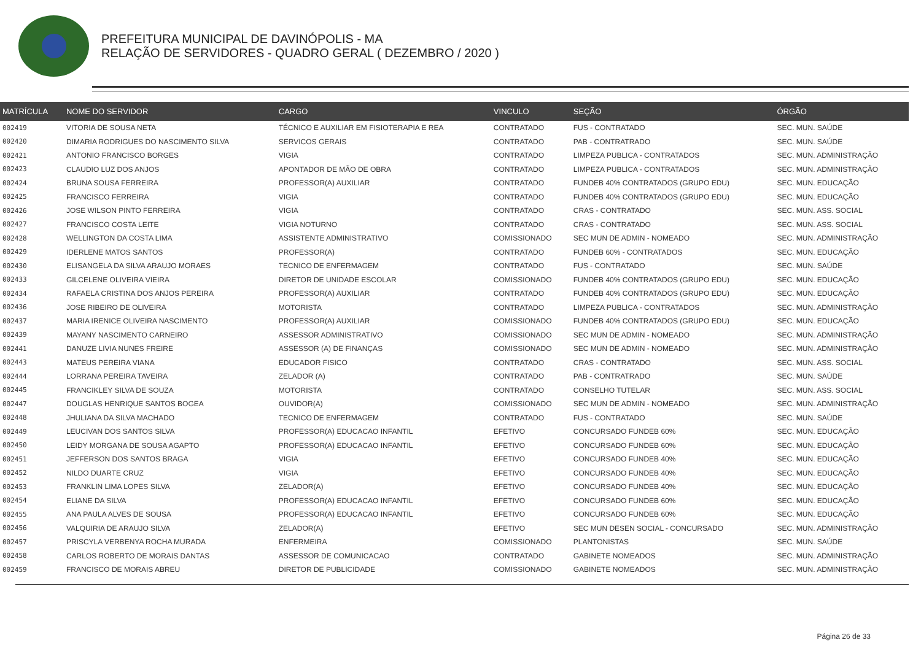PREFEITURA MUNICIPAL DE DAVINÓPOLIS - MA
RELAÇÃO DE SERVIDORES - QUADRO GERAL ( DEZEMBRO / 2020 )
| MATRÍCULA | NOME DO SERVIDOR | CARGO | VINCULO | SEÇÃO | ÓRGÃO |
| --- | --- | --- | --- | --- | --- |
| 002419 | VITORIA DE SOUSA NETA | TÉCNICO E AUXILIAR EM FISIOTERAPIA E REA | CONTRATADO | FUS - CONTRATADO | SEC. MUN. SAÚDE |
| 002420 | DIMARIA RODRIGUES DO NASCIMENTO SILVA | SERVICOS GERAIS | CONTRATADO | PAB - CONTRATRADO | SEC. MUN. SAÚDE |
| 002421 | ANTONIO FRANCISCO BORGES | VIGIA | CONTRATADO | LIMPEZA PUBLICA - CONTRATADOS | SEC. MUN. ADMINISTRAÇÃO |
| 002423 | CLAUDIO LUZ DOS ANJOS | APONTADOR DE MÃO DE OBRA | CONTRATADO | LIMPEZA PUBLICA - CONTRATADOS | SEC. MUN. ADMINISTRAÇÃO |
| 002424 | BRUNA SOUSA FERREIRA | PROFESSOR(A) AUXILIAR | CONTRATADO | FUNDEB 40% CONTRATADOS (GRUPO EDU) | SEC. MUN. EDUCAÇÃO |
| 002425 | FRANCISCO FERREIRA | VIGIA | CONTRATADO | FUNDEB 40% CONTRATADOS (GRUPO EDU) | SEC. MUN. EDUCAÇÃO |
| 002426 | JOSE WILSON PINTO FERREIRA | VIGIA | CONTRATADO | CRAS - CONTRATADO | SEC. MUN. ASS. SOCIAL |
| 002427 | FRANCISCO COSTA LEITE | VIGIA NOTURNO | CONTRATADO | CRAS - CONTRATADO | SEC. MUN. ASS. SOCIAL |
| 002428 | WELLINGTON DA COSTA LIMA | ASSISTENTE ADMINISTRATIVO | COMISSIONADO | SEC MUN DE ADMIN - NOMEADO | SEC. MUN. ADMINISTRAÇÃO |
| 002429 | IDERLENE MATOS SANTOS | PROFESSOR(A) | CONTRATADO | FUNDEB 60% - CONTRATADOS | SEC. MUN. EDUCAÇÃO |
| 002430 | ELISANGELA DA SILVA ARAUJO MORAES | TECNICO DE ENFERMAGEM | CONTRATADO | FUS - CONTRATADO | SEC. MUN. SAÚDE |
| 002433 | GILCELENE OLIVEIRA VIEIRA | DIRETOR DE UNIDADE ESCOLAR | COMISSIONADO | FUNDEB 40% CONTRATADOS (GRUPO EDU) | SEC. MUN. EDUCAÇÃO |
| 002434 | RAFAELA CRISTINA DOS ANJOS PEREIRA | PROFESSOR(A) AUXILIAR | CONTRATADO | FUNDEB 40% CONTRATADOS (GRUPO EDU) | SEC. MUN. EDUCAÇÃO |
| 002436 | JOSE RIBEIRO DE OLIVEIRA | MOTORISTA | CONTRATADO | LIMPEZA PUBLICA - CONTRATADOS | SEC. MUN. ADMINISTRAÇÃO |
| 002437 | MARIA IRENICE OLIVEIRA NASCIMENTO | PROFESSOR(A) AUXILIAR | COMISSIONADO | FUNDEB 40% CONTRATADOS (GRUPO EDU) | SEC. MUN. EDUCAÇÃO |
| 002439 | MAYANY NASCIMENTO CARNEIRO | ASSESSOR ADMINISTRATIVO | COMISSIONADO | SEC MUN DE ADMIN - NOMEADO | SEC. MUN. ADMINISTRAÇÃO |
| 002441 | DANUZE LIVIA NUNES FREIRE | ASSESSOR (A) DE FINANÇAS | COMISSIONADO | SEC MUN DE ADMIN - NOMEADO | SEC. MUN. ADMINISTRAÇÃO |
| 002443 | MATEUS PEREIRA VIANA | EDUCADOR FISICO | CONTRATADO | CRAS - CONTRATADO | SEC. MUN. ASS. SOCIAL |
| 002444 | LORRANA PEREIRA TAVEIRA | ZELADOR (A) | CONTRATADO | PAB - CONTRATRADO | SEC. MUN. SAÚDE |
| 002445 | FRANCIKLEY SILVA DE SOUZA | MOTORISTA | CONTRATADO | CONSELHO TUTELAR | SEC. MUN. ASS. SOCIAL |
| 002447 | DOUGLAS HENRIQUE SANTOS BOGEA | OUVIDOR(A) | COMISSIONADO | SEC MUN DE ADMIN - NOMEADO | SEC. MUN. ADMINISTRAÇÃO |
| 002448 | JHULIANA DA SILVA MACHADO | TECNICO DE ENFERMAGEM | CONTRATADO | FUS - CONTRATADO | SEC. MUN. SAÚDE |
| 002449 | LEUCIVAN DOS SANTOS SILVA | PROFESSOR(A) EDUCACAO INFANTIL | EFETIVO | CONCURSADO FUNDEB 60% | SEC. MUN. EDUCAÇÃO |
| 002450 | LEIDY MORGANA DE SOUSA AGAPTO | PROFESSOR(A) EDUCACAO INFANTIL | EFETIVO | CONCURSADO FUNDEB 60% | SEC. MUN. EDUCAÇÃO |
| 002451 | JEFFERSON DOS SANTOS BRAGA | VIGIA | EFETIVO | CONCURSADO FUNDEB 40% | SEC. MUN. EDUCAÇÃO |
| 002452 | NILDO DUARTE CRUZ | VIGIA | EFETIVO | CONCURSADO FUNDEB 40% | SEC. MUN. EDUCAÇÃO |
| 002453 | FRANKLIN LIMA LOPES SILVA | ZELADOR(A) | EFETIVO | CONCURSADO FUNDEB 40% | SEC. MUN. EDUCAÇÃO |
| 002454 | ELIANE DA SILVA | PROFESSOR(A) EDUCACAO INFANTIL | EFETIVO | CONCURSADO FUNDEB 60% | SEC. MUN. EDUCAÇÃO |
| 002455 | ANA PAULA ALVES DE SOUSA | PROFESSOR(A) EDUCACAO INFANTIL | EFETIVO | CONCURSADO FUNDEB 60% | SEC. MUN. EDUCAÇÃO |
| 002456 | VALQUIRIA DE ARAUJO SILVA | ZELADOR(A) | EFETIVO | SEC MUN DESEN SOCIAL - CONCURSADO | SEC. MUN. ADMINISTRAÇÃO |
| 002457 | PRISCYLA VERBENYA ROCHA MURADA | ENFERMEIRA | COMISSIONADO | PLANTONISTAS | SEC. MUN. SAÚDE |
| 002458 | CARLOS ROBERTO DE MORAIS DANTAS | ASSESSOR DE COMUNICACAO | CONTRATADO | GABINETE NOMEADOS | SEC. MUN. ADMINISTRAÇÃO |
| 002459 | FRANCISCO DE MORAIS ABREU | DIRETOR DE PUBLICIDADE | COMISSIONADO | GABINETE NOMEADOS | SEC. MUN. ADMINISTRAÇÃO |
Página 26 de 33